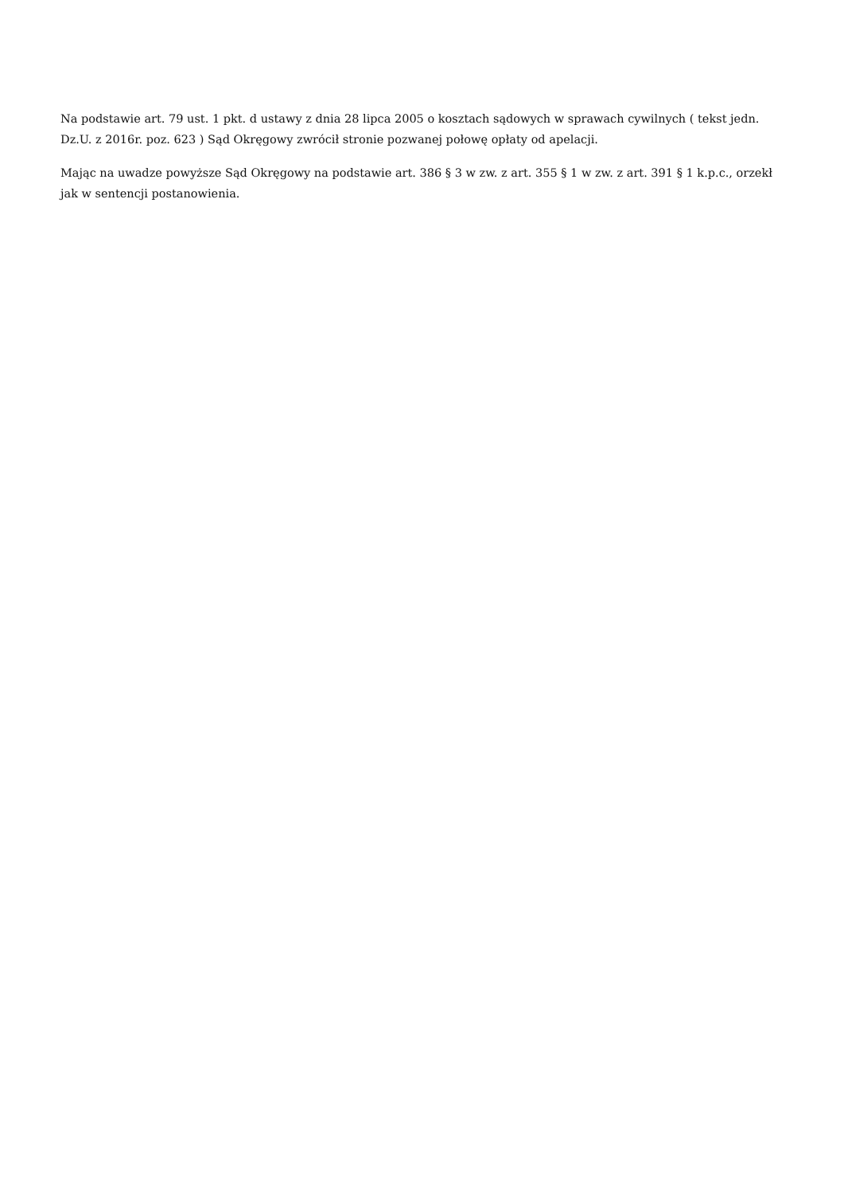Na podstawie art. 79 ust. 1 pkt. d ustawy z dnia 28 lipca 2005 o kosztach sądowych w sprawach cywilnych ( tekst jedn. Dz.U. z 2016r. poz. 623 ) Sąd Okręgowy zwrócił stronie pozwanej połowę opłaty od apelacji.
Mając na uwadze powyższe Sąd Okręgowy na podstawie art. 386 § 3 w zw. z art. 355 § 1 w zw. z art. 391 § 1 k.p.c., orzekł jak w sentencji postanowienia.